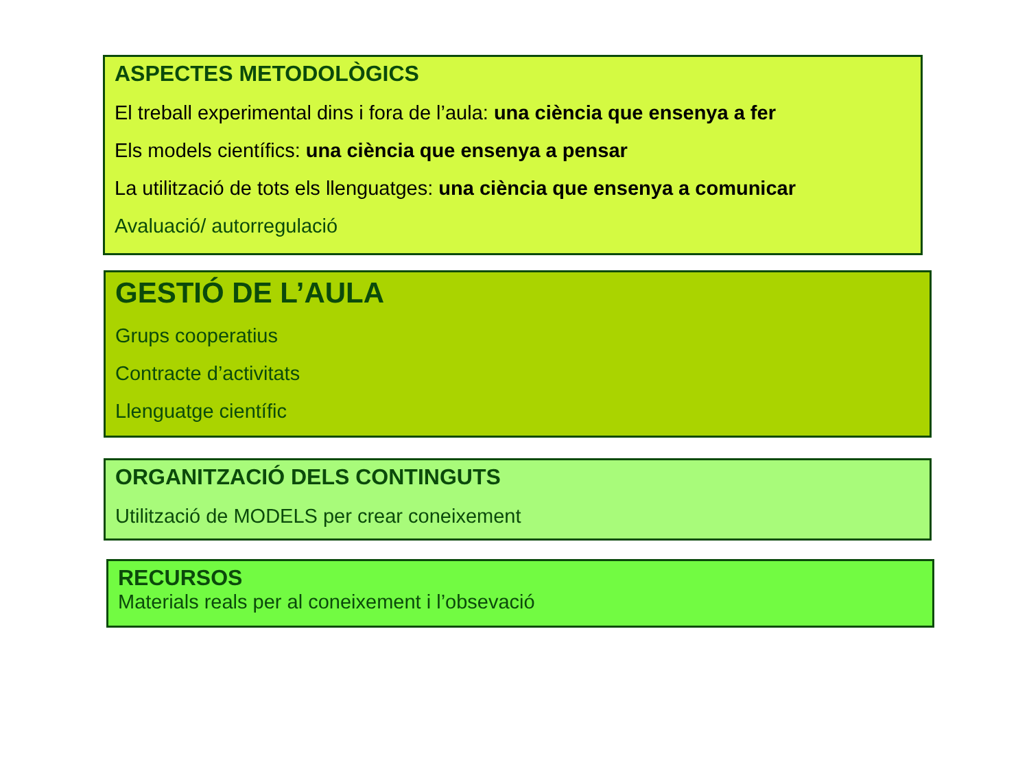ASPECTES METODOLÒGICS
El treball experimental dins i fora de l’aula: una ciència que ensenya a fer
Els models científics: una ciència que ensenya a pensar
La utilització de tots els llenguatges: una ciència que ensenya a comunicar
Avaluació/ autorregulació
GESTIÓ DE L’AULA
Grups cooperatius
Contracte d’activitats
Llenguatge científic
ORGANITZACIÓ DELS CONTINGUTS
Utilització de MODELS per crear coneixement
RECURSOS
Materials reals per al coneixement i l’obsevació